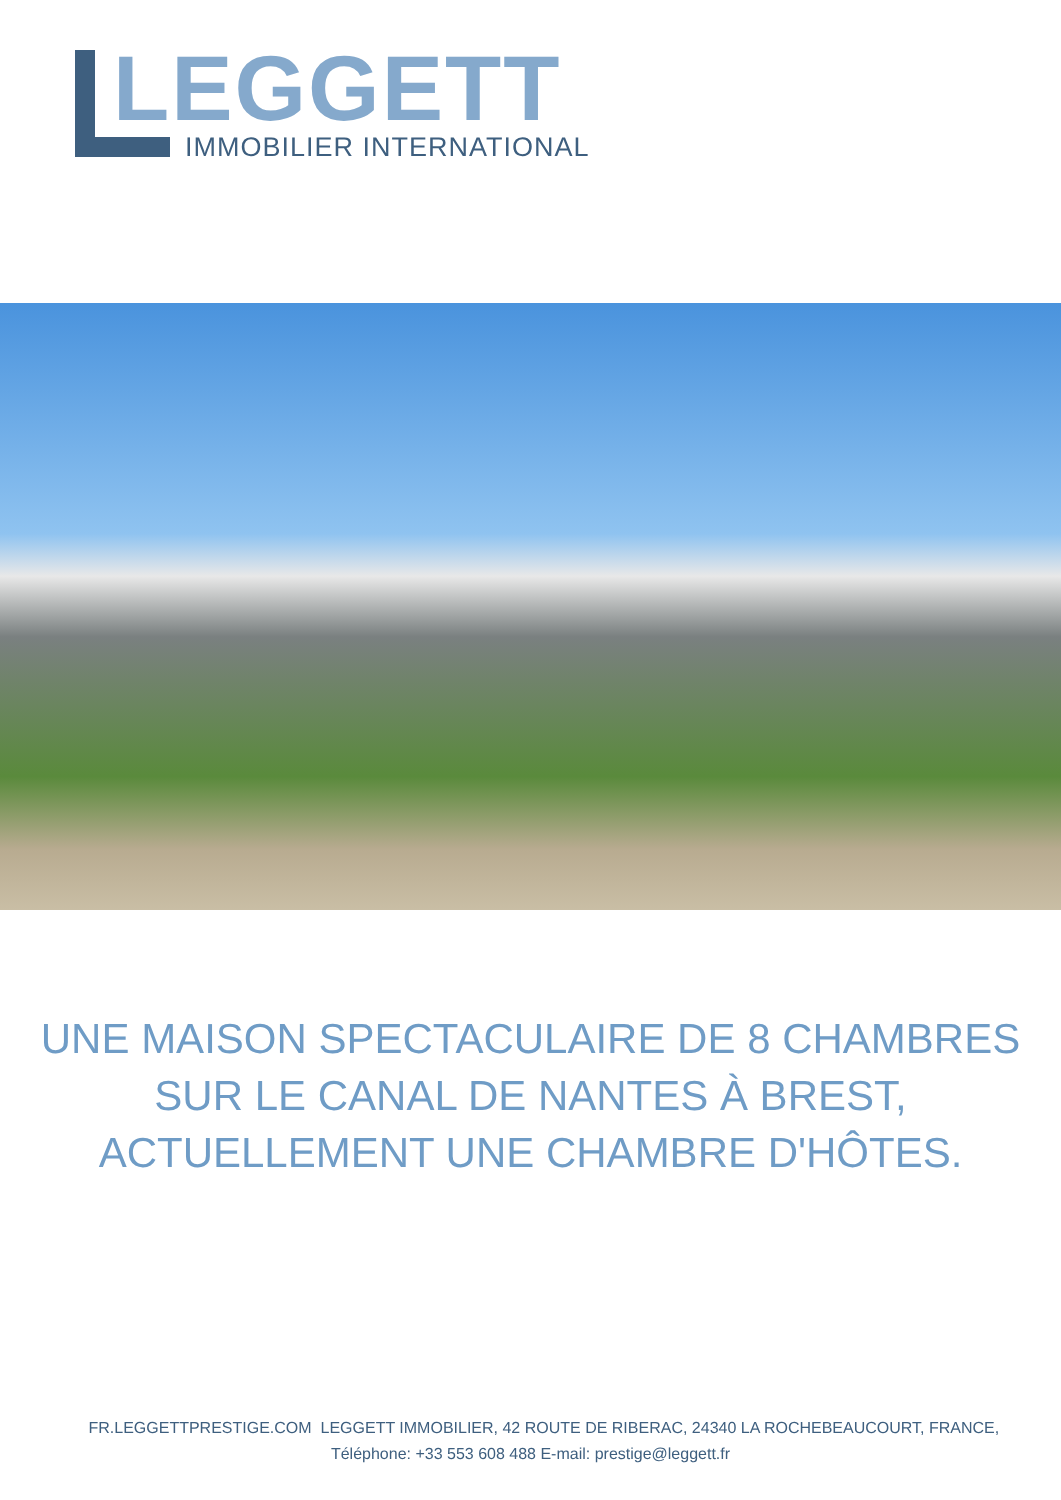LEGGETT
IMMOBILIER INTERNATIONAL
UNE MAISON SPECTACULAIRE DE 8 CHAMBRES
SUR LE CANAL DE NANTES À BREST,
ACTUELLEMENT UNE CHAMBRE D'HÔTES.
FR.LEGGETTPRESTIGE.COM LEGGETT IMMOBILIER, 42 ROUTE DE RIBERAC, 24340 LA ROCHEBEAUCOURT, FRANCE,
Téléphone: +33 553 608 488 E-mail: prestige@leggett.fr